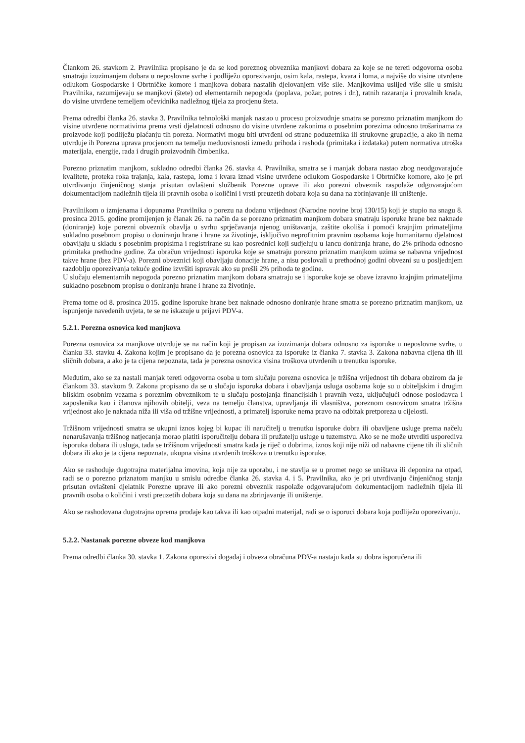Člankom 26. stavkom 2. Pravilnika propisano je da se kod poreznog obveznika manjkovi dobara za koje se ne tereti odgovorna osoba smatraju izuzimanjem dobara u neposlovne svrhe i podliježu oporezivanju, osim kala, rastepa, kvara i loma, a najviše do visine utvrđene odlukom Gospodarske i Obrtničke komore i manjkova dobara nastalih djelovanjem više sile. Manjkovima uslijed više sile u smislu Pravilnika, razumijevaju se manjkovi (štete) od elementarnih nepogoda (poplava, požar, potres i dr.), ratnih razaranja i provalnih krađa, do visine utvrđene temeljem očevidnika nadležnog tijela za procjenu šteta.
Prema odredbi članka 26. stavka 3. Pravilnika tehnološki manjak nastao u procesu proizvodnje smatra se porezno priznatim manjkom do visine utvrđene normativima prema vrsti djelatnosti odnosno do visine utvrđene zakonima o posebnim porezima odnosno trošarinama za proizvode koji podliježu plaćanju tih poreza. Normativi mogu biti utvrđeni od strane poduzetnika ili strukovne grupacije, a ako ih nema utvrđuje ih Porezna uprava procjenom na temelju međuovisnosti između prihoda i rashoda (primitaka i izdataka) putem normativa utroška materijala, energije, rada i drugih proizvodnih čimbenika.
Porezno priznatim manjkom, sukladno odredbi članka 26. stavka 4. Pravilnika, smatra se i manjak dobara nastao zbog neodgovarajuće kvalitete, proteka roka trajanja, kala, rastepa, loma i kvara iznad visine utvrđene odlukom Gospodarske i Obrtničke komore, ako je pri utvrđivanju činjeničnog stanja prisutan ovlašteni službenik Porezne uprave ili ako porezni obveznik raspolaže odgovarajućom dokumentacijom nadležnih tijela ili pravnih osoba o količini i vrsti preuzetih dobara koja su dana na zbrinjavanje ili uništenje.
Pravilnikom o izmjenama i dopunama Pravilnika o porezu na dodanu vrijednost (Narodne novine broj 130/15) koji je stupio na snagu 8. prosinca 2015. godine promijenjen je članak 26. na način da se porezno priznatim manjkom dobara smatraju isporuke hrane bez naknade (doniranje) koje porezni obveznik obavlja u svrhu sprječavanja njenog uništavanja, zaštite okoliša i pomoći krajnjim primateljima sukladno posebnom propisu o doniranju hrane i hrane za životinje, isključivo neprofitnim pravnim osobama koje humanitarnu djelatnost obavljaju u skladu s posebnim propisima i registrirane su kao posrednici koji sudjeluju u lancu doniranja hrane, do 2% prihoda odnosno primitaka prethodne godine. Za obračun vrijednosti isporuka koje se smatraju porezno priznatim manjkom uzima se nabavna vrijednost takve hrane (bez PDV-a). Porezni obveznici koji obavljaju donacije hrane, a nisu poslovali u prethodnoj godini obvezni su u posljednjem razdoblju oporezivanja tekuće godine izvršiti ispravak ako su prešli 2% prihoda te godine.
U slučaju elementarnih nepogoda porezno priznatim manjkom dobara smatraju se i isporuke koje se obave izravno krajnjim primateljima sukladno posebnom propisu o doniranju hrane i hrane za životinje.
Prema tome od 8. prosinca 2015. godine isporuke hrane bez naknade odnosno doniranje hrane smatra se porezno priznatim manjkom, uz ispunjenje navedenih uvjeta, te se ne iskazuje u prijavi PDV-a.
5.2.1. Porezna osnovica kod manjkova
Porezna osnovica za manjkove utvrđuje se na način koji je propisan za izuzimanja dobara odnosno za isporuke u neposlovne svrhe, u članku 33. stavku 4. Zakona kojim je propisano da je porezna osnovica za isporuke iz članka 7. stavka 3. Zakona nabavna cijena tih ili sličnih dobara, a ako je ta cijena nepoznata, tada je porezna osnovica visina troškova utvrđenih u trenutku isporuke.
Međutim, ako se za nastali manjak tereti odgovorna osoba u tom slučaju porezna osnovica je tržišna vrijednost tih dobara obzirom da je člankom 33. stavkom 9. Zakona propisano da se u slučaju isporuka dobara i obavljanja usluga osobama koje su u obiteljskim i drugim bliskim osobnim vezama s poreznim obveznikom te u slučaju postojanja financijskih i pravnih veza, uključujući odnose poslodavca i zaposlenika kao i članova njihovih obitelji, veza na temelju članstva, upravljanja ili vlasništva, poreznom osnovicom smatra tržišna vrijednost ako je naknada niža ili viša od tržišne vrijednosti, a primatelj isporuke nema pravo na odbitak pretporeza u cijelosti.
Tržišnom vrijednosti smatra se ukupni iznos kojeg bi kupac ili naručitelj u trenutku isporuke dobra ili obavljene usluge prema načelu nenarušavanja tržišnog natjecanja morao platiti isporučitelju dobara ili pružatelju usluge u tuzemstvu. Ako se ne može utvrditi usporediva isporuka dobara ili usluga, tada se tržišnom vrijednosti smatra kada je riječ o dobrima, iznos koji nije niži od nabavne cijene tih ili sličnih dobara ili ako je ta cijena nepoznata, ukupna visina utvrđenih troškova u trenutku isporuke.
Ako se rashoduje dugotrajna materijalna imovina, koja nije za uporabu, i ne stavlja se u promet nego se uništava ili deponira na otpad, radi se o porezno priznatom manjku u smislu odredbe članka 26. stavka 4. i 5. Pravilnika, ako je pri utvrđivanju činjeničnog stanja prisutan ovlašteni djelatnik Porezne uprave ili ako porezni obveznik raspolaže odgovarajućom dokumentacijom nadležnih tijela ili pravnih osoba o količini i vrsti preuzetih dobara koja su dana na zbrinjavanje ili uništenje.
Ako se rashodovana dugotrajna oprema prodaje kao takva ili kao otpadni materijal, radi se o isporuci dobara koja podliježu oporezivanju.
5.2.2. Nastanak porezne obveze kod manjkova
Prema odredbi članka 30. stavka 1. Zakona oporezivi događaj i obveza obračuna PDV-a nastaju kada su dobra isporučena ili